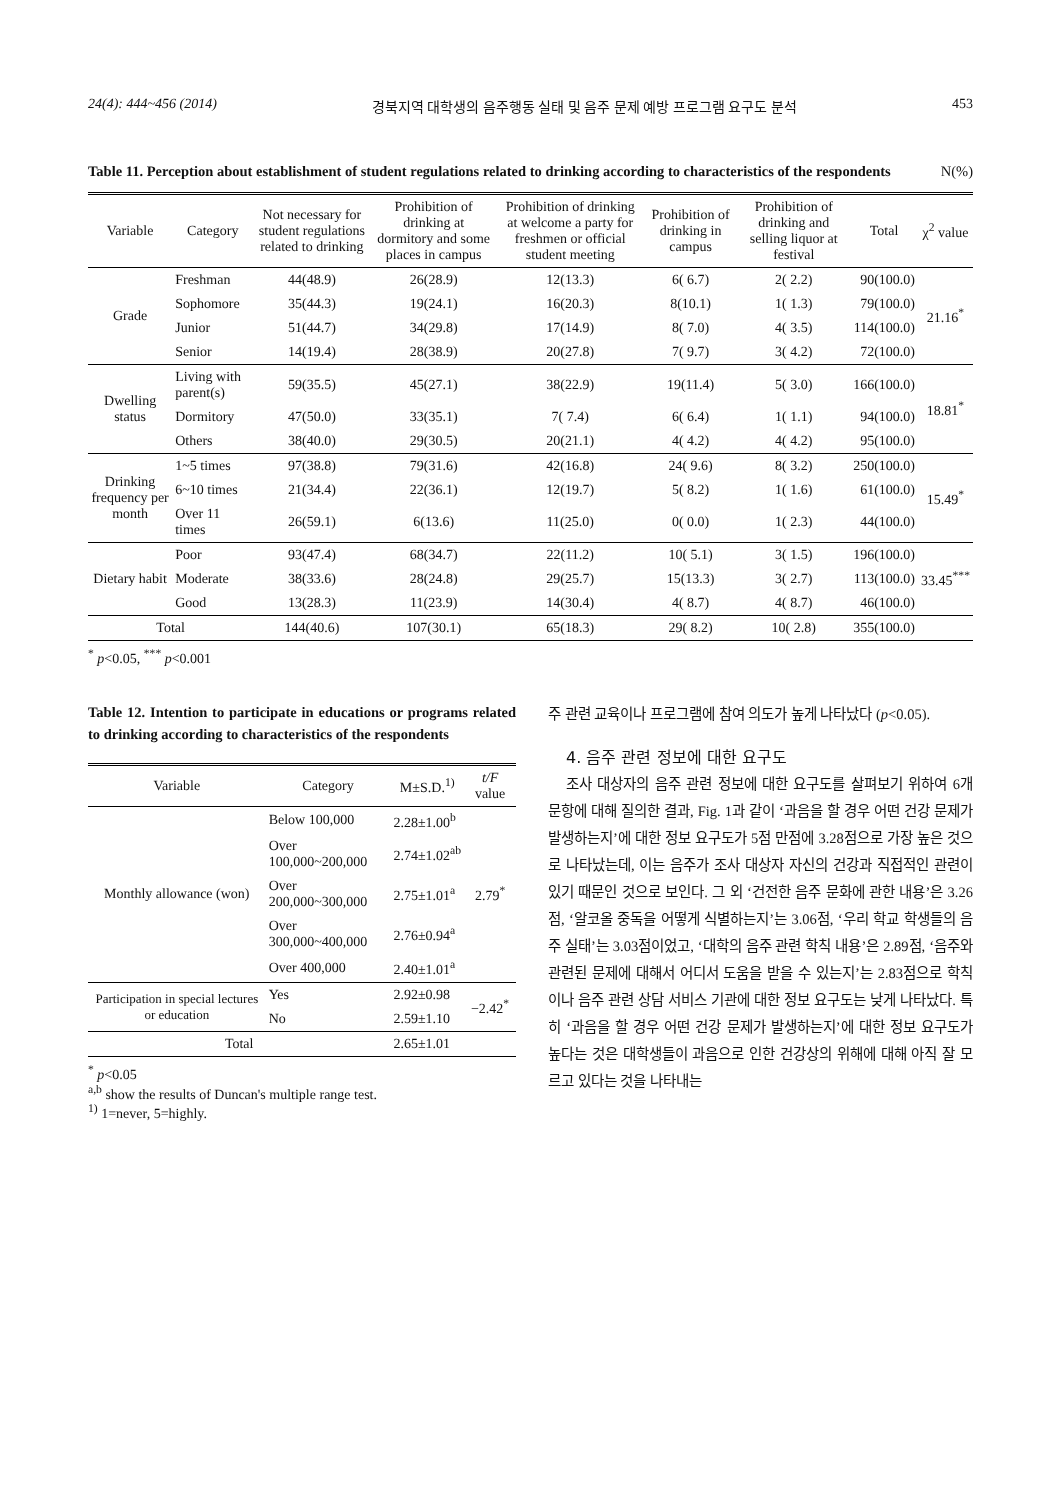24(4): 444~456 (2014) 경북지역 대학생의 음주행동 실태 및 음주 문제 예방 프로그램 요구도 분석 453
Table 11. Perception about establishment of student regulations related to drinking according to characteristics of the respondents N(%)
| Variable | Category | Not necessary for student regulations related to drinking | Prohibition of drinking at dormitory and some places in campus | Prohibition of drinking at welcome a party for freshmen or official student meeting | Prohibition of drinking in campus | Prohibition of drinking and selling liquor at festival | Total | χ<sup>2</sup> value |
| --- | --- | --- | --- | --- | --- | --- | --- | --- |
| Grade | Freshman | 44(48.9) | 26(28.9) | 12(13.3) | 6( 6.7) | 2( 2.2) | 90(100.0) | 21.16<sup>*</sup> |
| | Sophomore | 35(44.3) | 19(24.1) | 16(20.3) | 8(10.1) | 1( 1.3) | 79(100.0) | |
| | Junior | 51(44.7) | 34(29.8) | 17(14.9) | 8( 7.0) | 4( 3.5) | 114(100.0) | |
| | Senior | 14(19.4) | 28(38.9) | 20(27.8) | 7( 9.7) | 3( 4.2) | 72(100.0) | |
| Dwelling status | Living with parent(s) | 59(35.5) | 45(27.1) | 38(22.9) | 19(11.4) | 5( 3.0) | 166(100.0) | 18.81<sup>*</sup> |
| | Dormitory | 47(50.0) | 33(35.1) | 7( 7.4) | 6( 6.4) | 1( 1.1) | 94(100.0) | |
| | Others | 38(40.0) | 29(30.5) | 20(21.1) | 4( 4.2) | 4( 4.2) | 95(100.0) | |
| Drinking frequency per month | 1~5 times | 97(38.8) | 79(31.6) | 42(16.8) | 24( 9.6) | 8( 3.2) | 250(100.0) | 15.49<sup>*</sup> |
| | 6~10 times | 21(34.4) | 22(36.1) | 12(19.7) | 5( 8.2) | 1( 1.6) | 61(100.0) | |
| | Over 11 times | 26(59.1) | 6(13.6) | 11(25.0) | 0( 0.0) | 1( 2.3) | 44(100.0) | |
| Dietary habit | Poor | 93(47.4) | 68(34.7) | 22(11.2) | 10( 5.1) | 3( 1.5) | 196(100.0) | 33.45<sup>***</sup> |
| | Moderate | 38(33.6) | 28(24.8) | 29(25.7) | 15(13.3) | 3( 2.7) | 113(100.0) | |
| | Good | 13(28.3) | 11(23.9) | 14(30.4) | 4( 8.7) | 4( 8.7) | 46(100.0) | |
| Total | | 144(40.6) | 107(30.1) | 65(18.3) | 29( 8.2) | 10( 2.8) | 355(100.0) | |
<sup>*</sup> p<0.05, <sup>***</sup> p<0.001
Table 12. Intention to participate in educations or programs related to drinking according to characteristics of the respondents
| Variable | Category | M±S.D.<sup>1)</sup> | t/F value |
| --- | --- | --- | --- |
| Monthly allowance (won) | Below 100,000 | 2.28±1.00<sup>b</sup> | 2.79<sup>*</sup> |
| | Over 100,000~200,000 | 2.74±1.02<sup>ab</sup> | |
| | Over 200,000~300,000 | 2.75±1.01<sup>a</sup> | |
| | Over 300,000~400,000 | 2.76±0.94<sup>a</sup> | |
| | Over 400,000 | 2.40±1.01<sup>a</sup> | |
| Participation in special lectures or education | Yes | 2.92±0.98 | −2.42<sup>*</sup> |
| | No | 2.59±1.10 | |
| Total | | 2.65±1.01 | |
<sup>*</sup> p<0.05
<sup>a,b</sup> show the results of Duncan's multiple range test.
<sup>1)</sup> 1=never, 5=highly.
주 관련 교육이나 프로그램에 참여 의도가 높게 나타났다 (p<0.05).
4. 음주 관련 정보에 대한 요구도
조사 대상자의 음주 관련 정보에 대한 요구도를 살펴보기 위하여 6개 문항에 대해 질의한 결과, Fig. 1과 같이 ‘과음을 할 경우 어떤 건강 문제가 발생하는지’에 대한 정보 요구도가 5점 만점에 3.28점으로 가장 높은 것으로 나타났는데, 이는 음주가 조사 대상자 자신의 건강과 직접적인 관련이 있기 때문인 것으로 보인다. 그 외 ‘건전한 음주 문화에 관한 내용’은 3.26점, ‘알코올 중독을 어떻게 식별하는지’는 3.06점, ‘우리 학교 학생들의 음주 실태’는 3.03점이었고, ‘대학의 음주 관련 학칙 내용’은 2.89점, ‘음주와 관련된 문제에 대해서 어디서 도움을 받을 수 있는지’는 2.83점으로 학칙이나 음주 관련 상담 서비스 기관에 대한 정보 요구도는 낮게 나타났다. 특히 ‘과음을 할 경우 어떤 건강 문제가 발생하는지’에 대한 정보 요구도가 높다는 것은 대학생들이 과음으로 인한 건강상의 위해에 대해 아직 잘 모르고 있다는 것을 나타내는